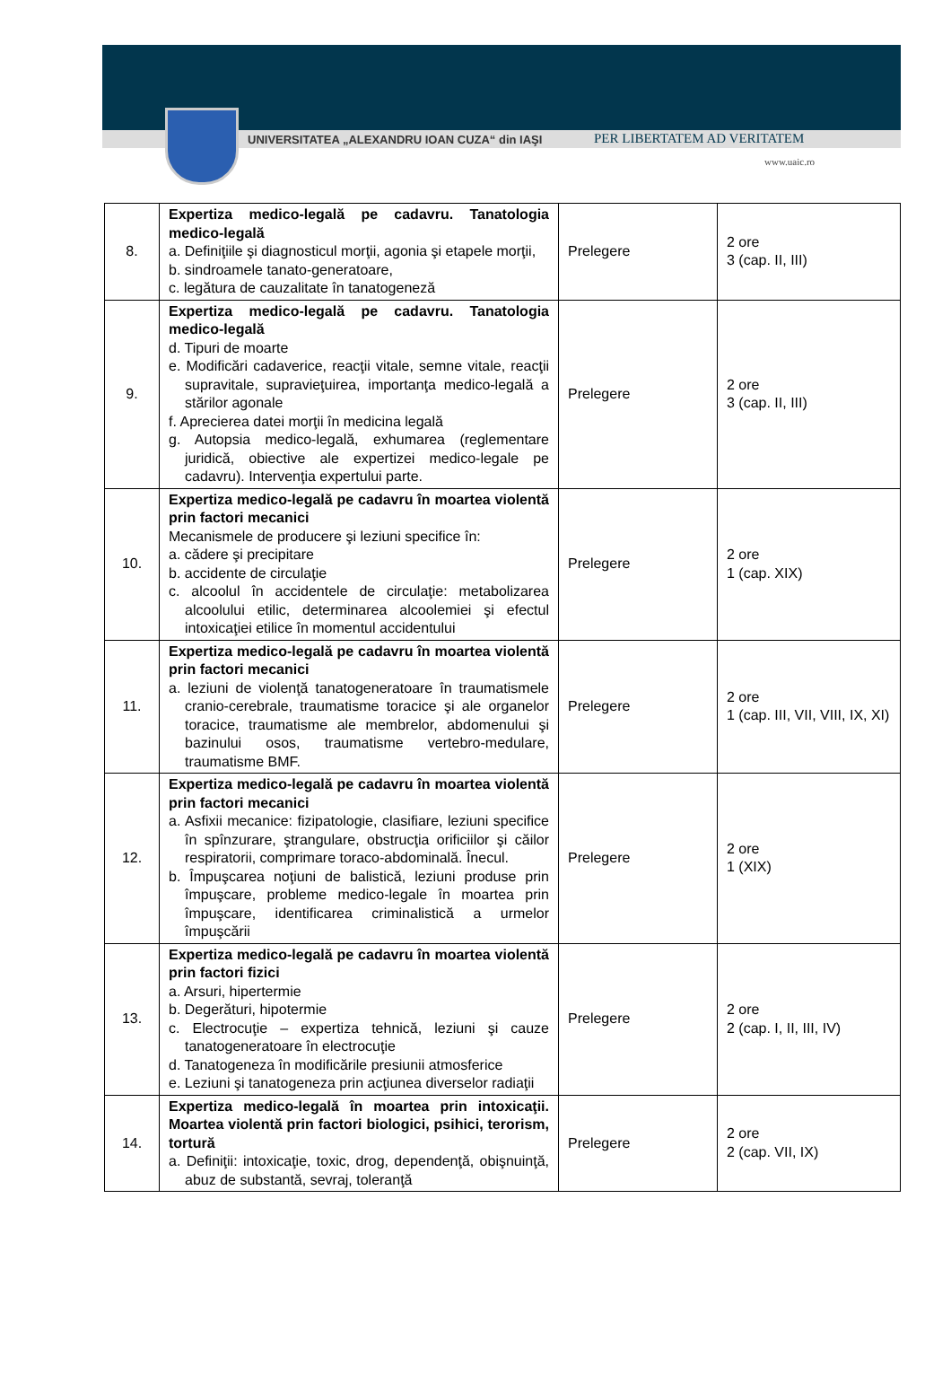UNIVERSITATEA „ALEXANDRU IOAN CUZA“ din IAŞI
PER LIBERTATEM AD VERITATEM
www.uaic.ro
| 8. | Expertiza medico-legală pe cadavru. Tanatologia medico-legală a. Definiţiile şi diagnosticul morţii, agonia şi etapele morţii, b. sindroamele tanato-generatoare, c. legătura de cauzalitate în tanatogeneză | Prelegere | 2 ore 3 (cap. II, III) |
| 9. | Expertiza medico-legală pe cadavru. Tanatologia medico-legală d. Tipuri de moarte e. Modificări cadaverice, reacţii vitale, semne vitale, reacţii supravitale, supravieţuirea, importanţa medico-legală a stărilor agonale f. Aprecierea datei morţii în medicina legală g. Autopsia medico-legală, exhumarea (reglementare juridică, obiective ale expertizei medico-legale pe cadavru). Intervenţia expertului parte. | Prelegere | 2 ore 3 (cap. II, III) |
| 10. | Expertiza medico-legală pe cadavru în moartea violentă prin factori mecanici Mecanismele de producere şi leziuni specifice în: a. cădere şi precipitare b. accidente de circulaţie c. alcoolul în accidentele de circulaţie: metabolizarea alcoolului etilic, determinarea alcoolemiei şi efectul intoxicaţiei etilice în momentul accidentului | Prelegere | 2 ore 1 (cap. XIX) |
| 11. | Expertiza medico-legală pe cadavru în moartea violentă prin factori mecanici a. leziuni de violenţă tanatogeneratoare în traumatismele cranio-cerebrale, traumatisme toracice şi ale organelor toracice, traumatisme ale membrelor, abdomenului şi bazinului osos, traumatisme vertebro-medulare, traumatisme BMF. | Prelegere | 2 ore 1 (cap. III, VII, VIII, IX, XI) |
| 12. | Expertiza medico-legală pe cadavru în moartea violentă prin factori mecanici a. Asfixii mecanice: fizipatologie, clasifiare, leziuni specifice în spînzurare, ştrangulare, obstrucţia orificiilor şi căilor respiratorii, comprimare toraco-abdominală. Înecul. b. Împuşcarea noţiuni de balistică, leziuni produse prin împuşcare, probleme medico-legale în moartea prin împuşcare, identificarea criminalistică a urmelor împuşcării | Prelegere | 2 ore 1 (XIX) |
| 13. | Expertiza medico-legală pe cadavru în moartea violentă prin factori fizici a. Arsuri, hipertermie b. Degerături, hipotermie c. Electrocuţie – expertiza tehnică, leziuni şi cauze tanatogeneratoare în electrocuţie d. Tanatogeneza în modificările presiunii atmosferice e. Leziuni şi tanatogeneza prin acţiunea diverselor radiaţii | Prelegere | 2 ore 2 (cap. I, II, III, IV) |
| 14. | Expertiza medico-legală în moartea prin intoxicaţii. Moartea violentă prin factori biologici, psihici, terorism, tortură a. Definiţii: intoxicaţie, toxic, drog, dependenţă, obişnuinţă, abuz de substantă, sevraj, toleranţă | Prelegere | 2 ore 2 (cap. VII, IX) |